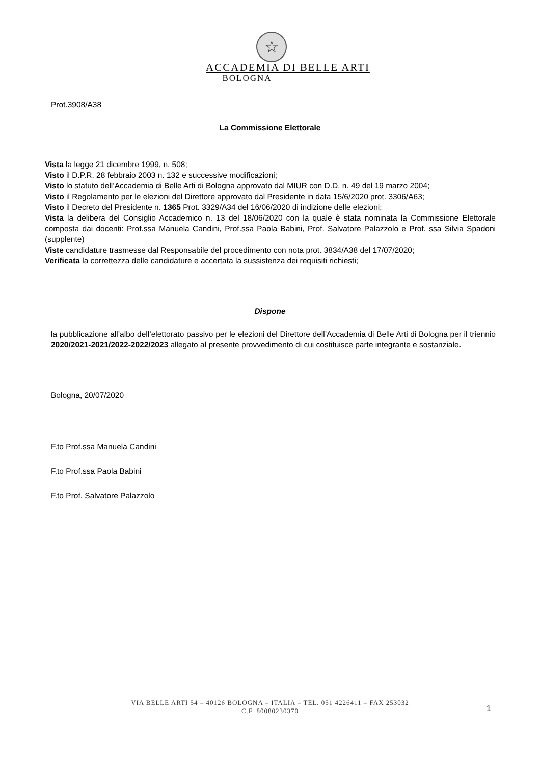☆
ACCADEMIA DI BELLE ARTI
BOLOGNA
Prot.3908/A38
La Commissione Elettorale
Vista la legge 21 dicembre 1999, n. 508;
Visto il D.P.R. 28 febbraio 2003 n. 132 e successive modificazioni;
Visto lo statuto dell’Accademia di Belle Arti di Bologna approvato dal MIUR con D.D. n. 49 del 19 marzo 2004;
Visto il Regolamento per le elezioni del Direttore approvato dal Presidente in data 15/6/2020 prot. 3306/A63;
Visto il Decreto del Presidente n. 1365 Prot. 3329/A34 del 16/06/2020 di indizione delle elezioni;
Vista la delibera del Consiglio Accademico n. 13 del 18/06/2020 con la quale è stata nominata la Commissione Elettorale composta dai docenti: Prof.ssa Manuela Candini, Prof.ssa Paola Babini, Prof. Salvatore Palazzolo e Prof. ssa Silvia Spadoni (supplente)
Viste candidature trasmesse dal Responsabile del procedimento con nota prot. 3834/A38 del 17/07/2020;
Verificata la correttezza delle candidature e accertata la sussistenza dei requisiti richiesti;
Dispone
la pubblicazione all’albo dell’elettorato passivo per le elezioni del Direttore dell’Accademia di Belle Arti di Bologna per il triennio 2020/2021-2021/2022-2022/2023 allegato al presente provvedimento di cui costituisce parte integrante e sostanziale.
Bologna, 20/07/2020
F.to Prof.ssa Manuela Candini
F.to Prof.ssa Paola Babini
F.to Prof. Salvatore Palazzolo
VIA BELLE ARTI 54 – 40126 BOLOGNA – ITALIA – TEL. 051 4226411 – FAX 253032
C.F. 80080230370
1